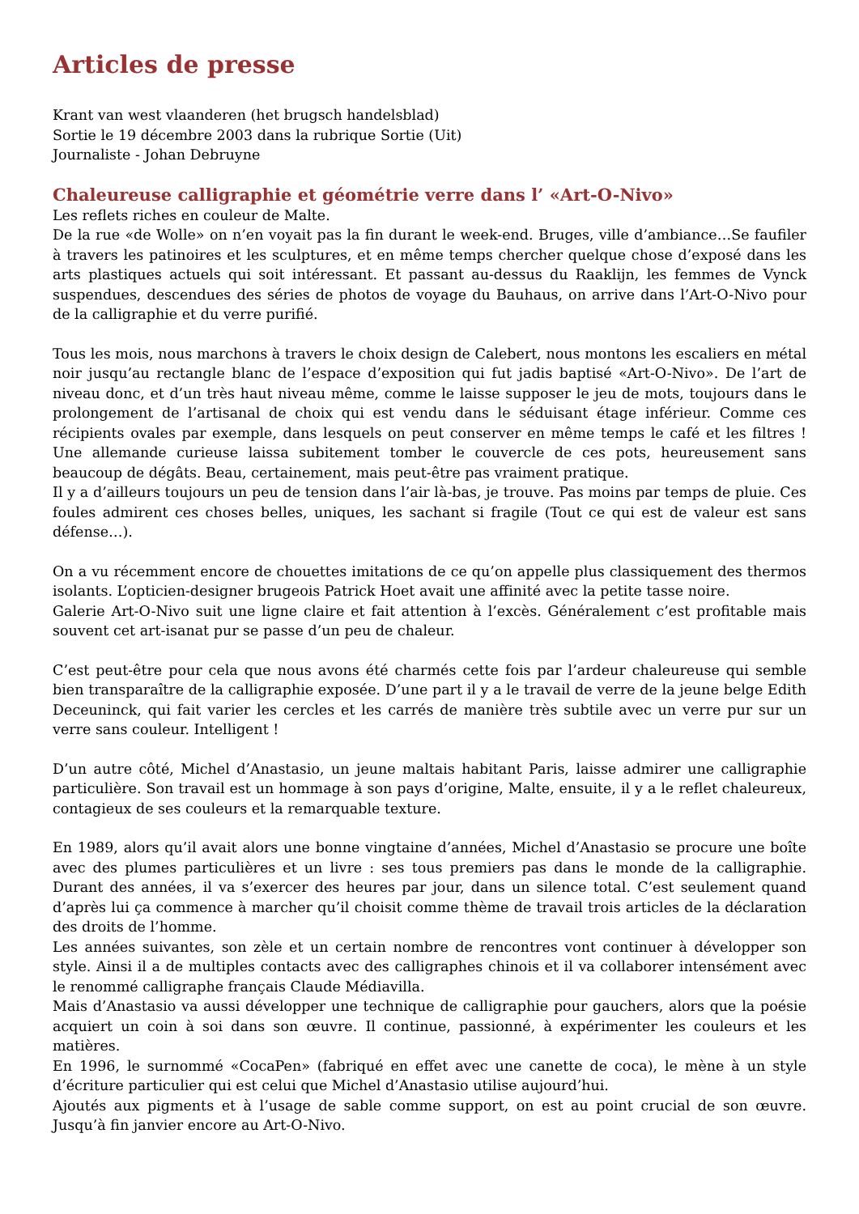Articles de presse
Krant van west vlaanderen (het brugsch handelsblad)
Sortie le 19 décembre 2003 dans la rubrique Sortie (Uit)
Journaliste - Johan Debruyne
Chaleureuse calligraphie et géométrie verre dans l’ «Art-O-Nivo»
Les reflets riches en couleur de Malte.
De la rue «de Wolle» on n’en voyait pas la fin durant le week-end. Bruges, ville d’ambiance…Se faufiler à travers les patinoires et les sculptures, et en même temps chercher quelque chose d’exposé dans les arts plastiques actuels qui soit intéressant. Et passant au-dessus du Raaklijn, les femmes de Vynck suspendues, descendues des séries de photos de voyage du Bauhaus, on arrive dans l’Art-O-Nivo pour de la calligraphie et du verre purifié.
Tous les mois, nous marchons à travers le choix design de Calebert, nous montons les escaliers en métal noir jusqu’au rectangle blanc de l’espace d’exposition qui fut jadis baptisé «Art-O-Nivo». De l’art de niveau donc, et d’un très haut niveau même, comme le laisse supposer le jeu de mots, toujours dans le prolongement de l’artisanal de choix qui est vendu dans le séduisant étage inférieur. Comme ces récipients ovales par exemple, dans lesquels on peut conserver en même temps le café et les filtres ! Une allemande curieuse laissa subitement tomber le couvercle de ces pots, heureusement sans beaucoup de dégâts. Beau, certainement, mais peut-être pas vraiment pratique.
Il y a d’ailleurs toujours un peu de tension dans l’air là-bas, je trouve. Pas moins par temps de pluie. Ces foules admirent ces choses belles, uniques, les sachant si fragile (Tout ce qui est de valeur est sans défense…).
On a vu récemment encore de chouettes imitations de ce qu’on appelle plus classiquement des thermos isolants. L’opticien-designer brugeois Patrick Hoet avait une affinité avec la petite tasse noire.
Galerie Art-O-Nivo suit une ligne claire et fait attention à l’excès. Généralement c’est profitable mais souvent cet art-isanat pur se passe d’un peu de chaleur.
C’est peut-être pour cela que nous avons été charmés cette fois par l’ardeur chaleureuse qui semble bien transparaître de la calligraphie exposée. D’une part il y a le travail de verre de la jeune belge Edith Deceuninck, qui fait varier les cercles et les carrés de manière très subtile avec un verre pur sur un verre sans couleur. Intelligent !
D’un autre côté, Michel d’Anastasio, un jeune maltais habitant Paris, laisse admirer une calligraphie particulière. Son travail est un hommage à son pays d’origine, Malte, ensuite, il y a le reflet chaleureux, contagieux de ses couleurs et la remarquable texture.
En 1989, alors qu’il avait alors une bonne vingtaine d’années, Michel d’Anastasio se procure une boîte avec des plumes particulières et un livre : ses tous premiers pas dans le monde de la calligraphie. Durant des années, il va s’exercer des heures par jour, dans un silence total. C’est seulement quand d’après lui ça commence à marcher qu’il choisit comme thème de travail trois articles de la déclaration des droits de l’homme.
Les années suivantes, son zèle et un certain nombre de rencontres vont continuer à développer son style. Ainsi il a de multiples contacts avec des calligraphes chinois et il va collaborer intensément avec le renommé calligraphe français Claude Médiavilla.
Mais d’Anastasio va aussi développer une technique de calligraphie pour gauchers, alors que la poésie acquiert un coin à soi dans son œuvre. Il continue, passionné, à expérimenter les couleurs et les matières.
En 1996, le surnommé «CocaPen» (fabriqué en effet avec une canette de coca), le mène à un style d’écriture particulier qui est celui que Michel d’Anastasio utilise aujourd’hui.
Ajoutés aux pigments et à l’usage de sable comme support, on est au point crucial de son œuvre. Jusqu’à fin janvier encore au Art-O-Nivo.